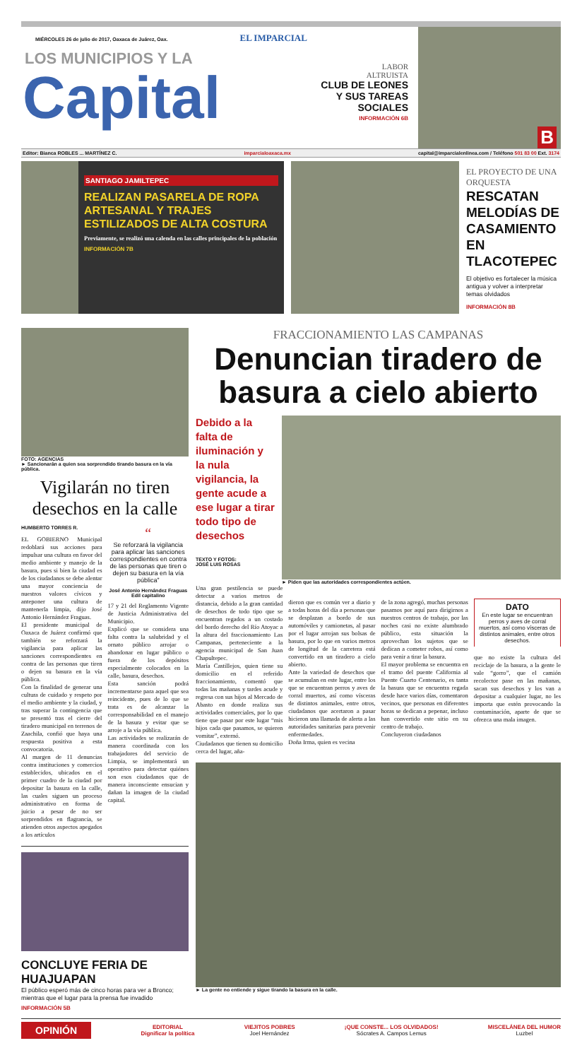MIÉRCOLES 26 de julio de 2017, Oaxaca de Juárez, Oax. EL IMPARCIAL
LOS MUNICIPIOS Y LA
Capital
LABOR
ALTRUISTA
CLUB DE LEONES
Y SUS TAREAS
SOCIALES
INFORMACIÓN 6B
B
Editor: Bianca ROBLES ... MARTÍNEZ C. imparcialoaxaca.mx capital@imparcialenlinea.com / Teléfono 501 83 00 Ext. 3174
SANTIAGO JAMILTEPEC
REALIZAN PASARELA DE ROPA ARTESANAL Y TRAJES ESTILIZADOS DE ALTA COSTURA
Previamente, se realizó una calenda en las calles principales de la población
INFORMACIÓN 7B
EL PROYECTO DE UNA ORQUESTA
RESCATAN MELODÍAS DE CASAMIENTO EN TLACOTEPEC
El objetivo es fortalecer la música antigua y volver a interpretar temas olvidados
INFORMACIÓN 8B
FOTO: AGENCIAS
► Sancionarán a quien sea sorprendido tirando basura en la vía pública.
Vigilarán no tiren desechos en la calle
HUMBERTO TORRES R.
EL GOBIERNO Municipal redoblará sus acciones para impulsar una cultura en favor del medio ambiente y manejo de la basura, pues si bien la ciudad es de los ciudadanos se debe alentar una mayor conciencia de nuestros valores cívicos y anteponer una cultura de mantenerla limpia, dijo José Antonio Hernández Fraguas.
El presidente municipal de Oaxaca de Juárez confirmó que también se reforzará la vigilancia para aplicar las sanciones correspondientes en contra de las personas que tiren o dejen su basura en la vía pública.
Con la finalidad de generar una cultura de cuidado y respeto por el medio ambiente y la ciudad, y tras superar la contingencia que se presentó tras el cierre del tiradero municipal en terrenos de Zaachila, confió que haya una respuesta positiva a esta convocatoria.
Al margen de 11 denuncias contra instituciones y comercios establecidos, ubicados en el primer cuadro de la ciudad por depositar la basura en la calle, las cuales siguen un proceso administrativo en forma de juicio a pesar de no ser sorprendidos en flagrancia, se atienden otros aspectos apegados a los artículos
“
Se reforzará la vigilancia para aplicar las sanciones correspondientes en contra de las personas que tiren o dejen su basura en la vía pública”
José Antonio Hernández Fraguas
Edil capitalino
17 y 21 del Reglamento Vigente de Justicia Administrativa del Municipio.
Explicó que se considera una falta contra la salubridad y el ornato público arrojar o abandonar en lugar público o fuera de los depósitos especialmente colocados en la calle, basura, desechos.
Esta sanción podrá incrementarse para aquel que sea reincidente, pues de lo que se trata es de alcanzar la corresponsabilidad en el manejo de la basura y evitar que se arroje a la vía pública.
Las actividades se realizarán de manera coordinada con los trabajadores del servicio de Limpia, se implementará un operativo para detectar quiénes son esos ciudadanos que de manera inconsciente ensucian y dañan la imagen de la ciudad capital.
CONCLUYE FERIA DE HUAJUAPAN
El público esperó más de cinco horas para ver a Bronco; mientras que el lugar para la prensa fue invadido
INFORMACIÓN 5B
FRACCIONAMIENTO LAS CAMPANAS
Denuncian tiradero de basura a cielo abierto
Debido a la falta de iluminación y la nula vigilancia, la gente acude a ese lugar a tirar todo tipo de desechos
TEXTO Y FOTOS:
JOSÉ LUIS ROSAS
► Piden que las autoridades correspondientes actúen.
Una gran pestilencia se puede detectar a varios metros de distancia, debido a la gran cantidad de desechos de todo tipo que se encuentran regados a un costado del bordo derecho del Río Atoyac a la altura del fraccionamiento Las Campanas, perteneciente a la agencia municipal de San Juan Chapultepec.
María Castillejos, quien tiene su domicilio en el referido fraccionamiento, comentó que todas las mañanas y tardes acude y regresa con sus hijos al Mercado de Abasto en donde realiza sus actividades comerciales, por lo que tiene que pasar por este lugar “mis hijos cada que pasamos, se quieren vomitar”, externó.
Ciudadanos que tienen su domicilio cerca del lugar, aña-
dieron que es común ver a diario y a todas horas del día a personas que se desplazan a bordo de sus automóviles y camionetas, al pasar por el lugar arrojan sus bolsas de basura, por lo que en varios metros de longitud de la carretera está convertido en un tiradero a cielo abierto.
Ante la variedad de desechos que se acumulan en este lugar, entre los que se encuentran perros y aves de corral muertos, así como vísceras de distintos animales, entre otros, ciudadanos que acertaron a pasar hicieron una llamada de alerta a las autoridades sanitarias para prevenir enfermedades.
Doña Irma, quien es vecina
de la zona agregó, muchas personas pasamos por aquí para dirigirnos a nuestros centros de trabajo, por las noches casi no existe alumbrado público, esta situación la aprovechan los sujetos que se dedican a cometer robos, así como para venir a tirar la basura.
El mayor problema se encuentra en el tramo del puente California al Puente Cuarto Centenario, es tanta la basura que se encuentra regada desde hace varios días, comentaron vecinos, que personas en diferentes horas se dedican a pepenar, incluso han convertido este sitio en su centro de trabajo.
Concluyeron ciudadanos
DATO
En este lugar se encuentran perros y aves de corral muertos, así como vísceras de distintos animales, entre otros desechos.
que no existe la cultura del reciclaje de la basura, a la gente le vale “gorro”, que el camión recolector pase en las mañanas, sacan sus desechos y los van a depositar a cualquier lugar, no les importa que estén provocando la contaminación, aparte de que se ofrezca una mala imagen.
► La gente no entiende y sigue tirando la basura en la calle.
OPINIÓN
EDITORIAL
Dignificar la política
VIEJITOS POBRES
Joel Hernández
¡QUE CONSTE... LOS OLVIDADOS!
Sócrates A. Campos Lemus
MISCELÁNEA DEL HUMOR
Luzbel